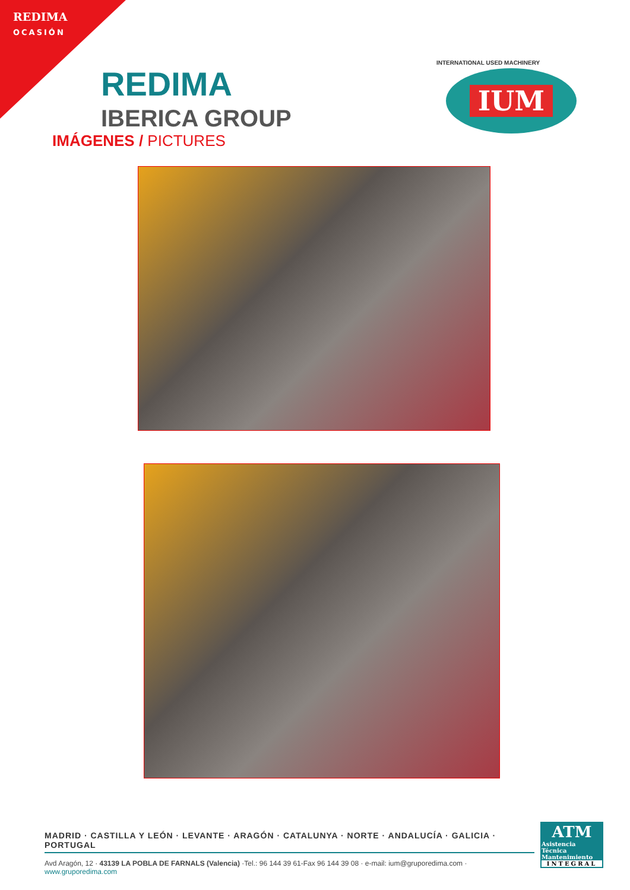REDIMA
OCASIÓN
REDIMA
IBERICA GROUP
IUM
INTERNATIONAL USED MACHINERY
IMÁGENES / PICTURES
MADRID · CASTILLA Y LEÓN · LEVANTE · ARAGÓN · CATALUNYA · NORTE · ANDALUCÍA · GALICIA · PORTUGAL
Avd Aragón, 12 · 43139 LA POBLA DE FARNALS (Valencia) ·Tel.: 96 144 39 61-Fax 96 144 39 08 · e-mail: ium@gruporedima.com · www.gruporedima.com
ATM
Asistencia
Técnica
Mantenimiento
INTEGRAL